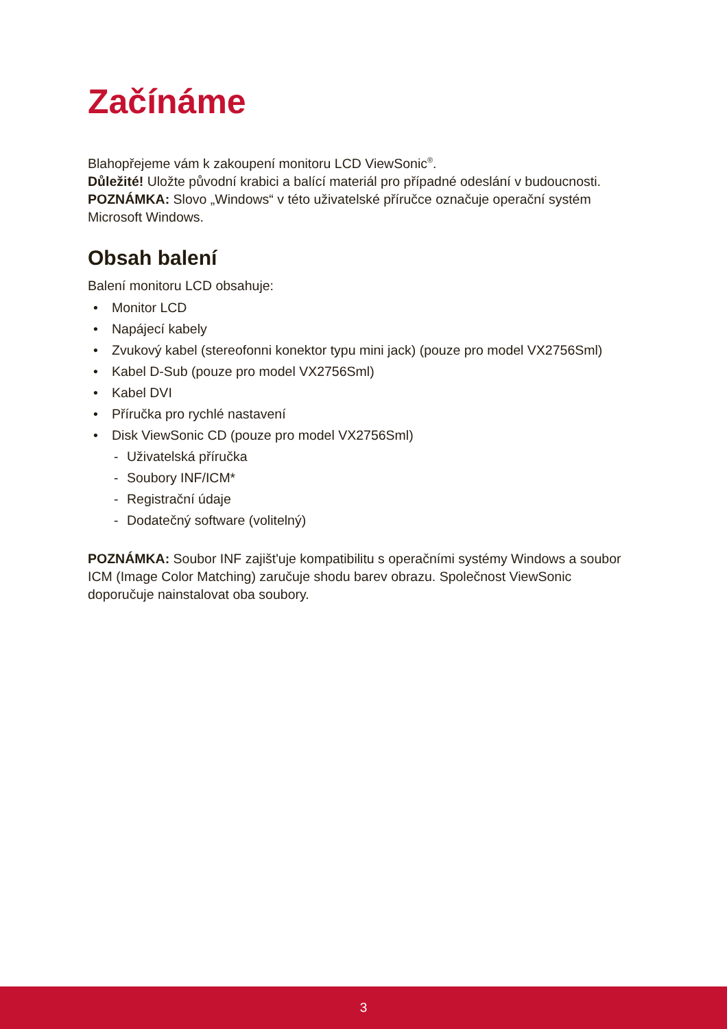Začínáme
Blahopřejeme vám k zakoupení monitoru LCD ViewSonic<sup>®</sup>.
Důležité! Uložte původní krabici a balící materiál pro případné odeslání v budoucnosti.
POZNÁMKA: Slovo „Windows“ v této uživatelské příručce označuje operační systém Microsoft Windows.
Obsah balení
Balení monitoru LCD obsahuje:
• Monitor LCD
• Napájecí kabely
• Zvukový kabel (stereofonni konektor typu mini jack) (pouze pro model VX2756Sml)
• Kabel D-Sub (pouze pro model VX2756Sml)
• Kabel DVI
• Příručka pro rychlé nastavení
• Disk ViewSonic CD (pouze pro model VX2756Sml)
- Uživatelská příručka
- Soubory INF/ICM*
- Registrační údaje
- Dodatečný software (volitelný)
POZNÁMKA: Soubor INF zajišt'uje kompatibilitu s operačními systémy Windows a soubor ICM (Image Color Matching) zaručuje shodu barev obrazu. Společnost ViewSonic doporučuje nainstalovat oba soubory.
3